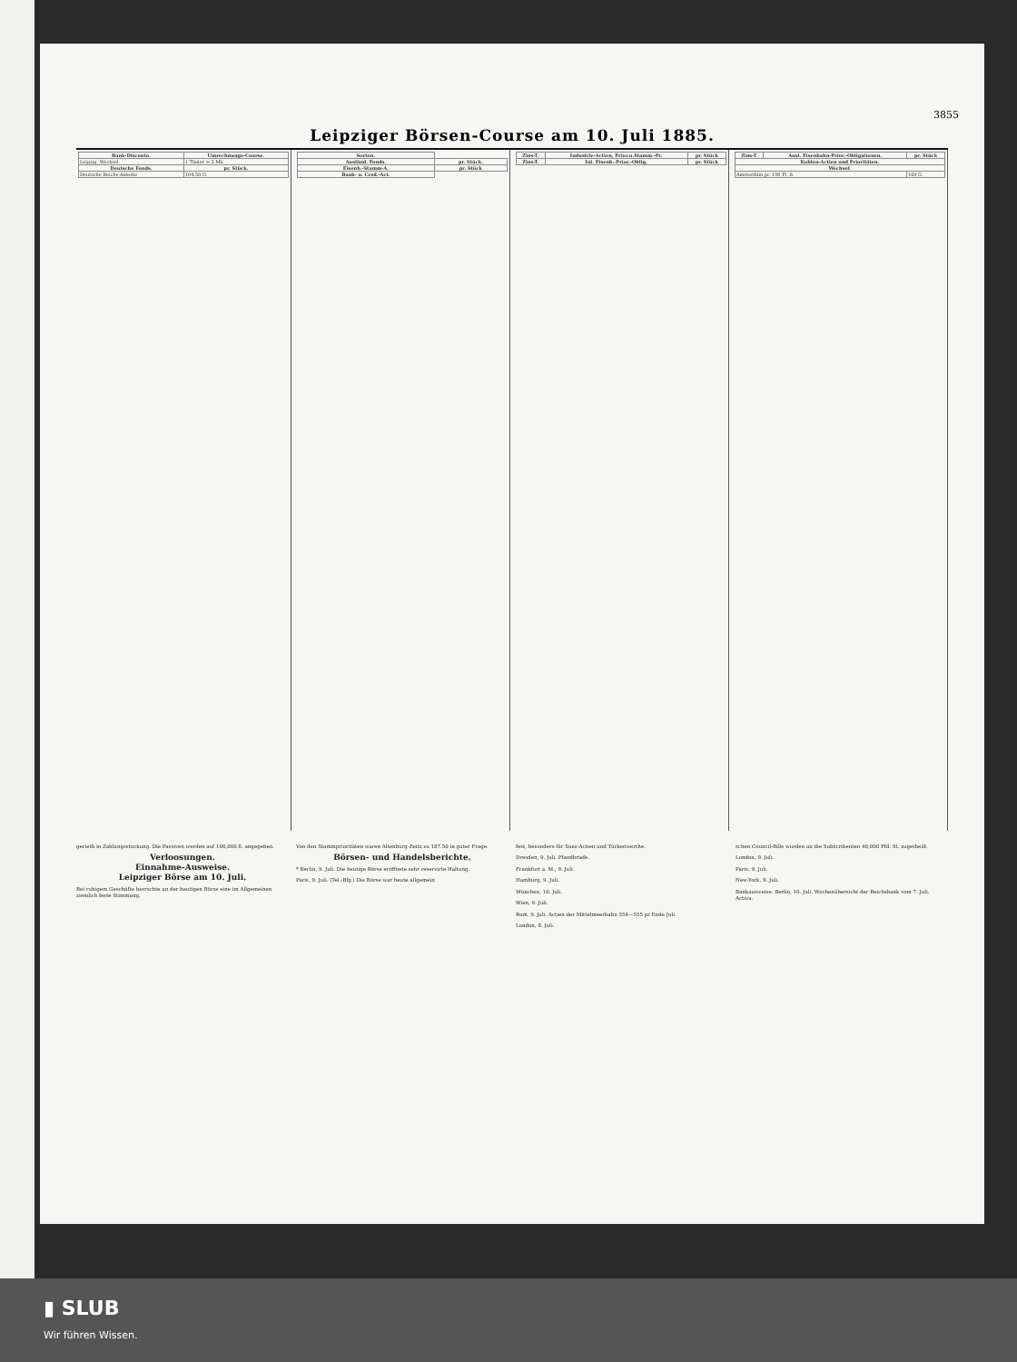3855
Leipziger Börsen-Course am 10. Juli 1885.
| Bank-Disconto. | Umrechnungs-Course. |
| --- | --- |
| Leipzig. Wechsel | 1 Thaler = 3 Mk. |
| Deutsche Fonds. | pr. Stück. |
| Deutsche Reichs-Anleihe | 104.50 G. |
| Sorten. | |
| --- | --- |
| Ausländ. Fonds. | pr. Stück. |
| Eisenb.-Stamm-A. | pr. Stück |
| Bank- u. Cred.-Act. | |
| Zins-T. | Industrie-Actien, Prior.u.Stamm.-Pr. | pr. Stück |
| --- | --- | --- |
| Zins-T. | Inl. Eisenb.-Prior.-Oblig. | pr. Stück |
| Zins-T. | Ausl. Eisenbahn-Prior.-Obligationen. | pr. Stück |
| --- | --- | --- |
| Kohlen-Actien und Prioritäten. | | |
| Wechsel. | | |
| Amsterdam pr. 100 Fl. fl. | | 169 G. |
gerieth in Zahlungsstockung. Die Passiven werden auf 100,000 fl. angegeben.
Verloosungen.
Einnahme-Ausweise.
Leipziger Börse am 10. Juli.
Bei ruhigem Geschäfte herrschte an der heutigen Börse eine im Allgemeinen ziemlich feste Stimmung.
Von den Stammprioritäten waren Altenburg-Zeitz zu 187.50 in guter Frage.
Börsen- und Handelsberichte.
* Berlin, 9. Juli. Die heutige Börse eröffnete sehr reservirte Haltung.
Paris, 9. Juli. (Tel.-Bfg.) Die Börse war heute allgemein
fest, besonders für Suez-Actien und Türkenwerthe.
Dresden, 9. Juli. Pfandbriefe.
Frankfurt a. M., 9. Juli.
Hamburg, 9. Juli.
München, 10. Juli.
Wien, 9. Juli.
Rom, 9. Juli. Actien der Mittelmeerbahn 554—555 pr Ende Juli.
London, 8. Juli.
schen Council-Bills wurden an die Subscribenten 40,000 Pfd. St. zugetheilt.
London, 9. Juli.
Paris, 9. Juli.
New-York, 9. Juli.
Bankausweise. Berlin, 10. Juli. Wochenübersicht der Reichsbank vom 7. Juli. Activa.
▮ SLUB
Wir führen Wissen.